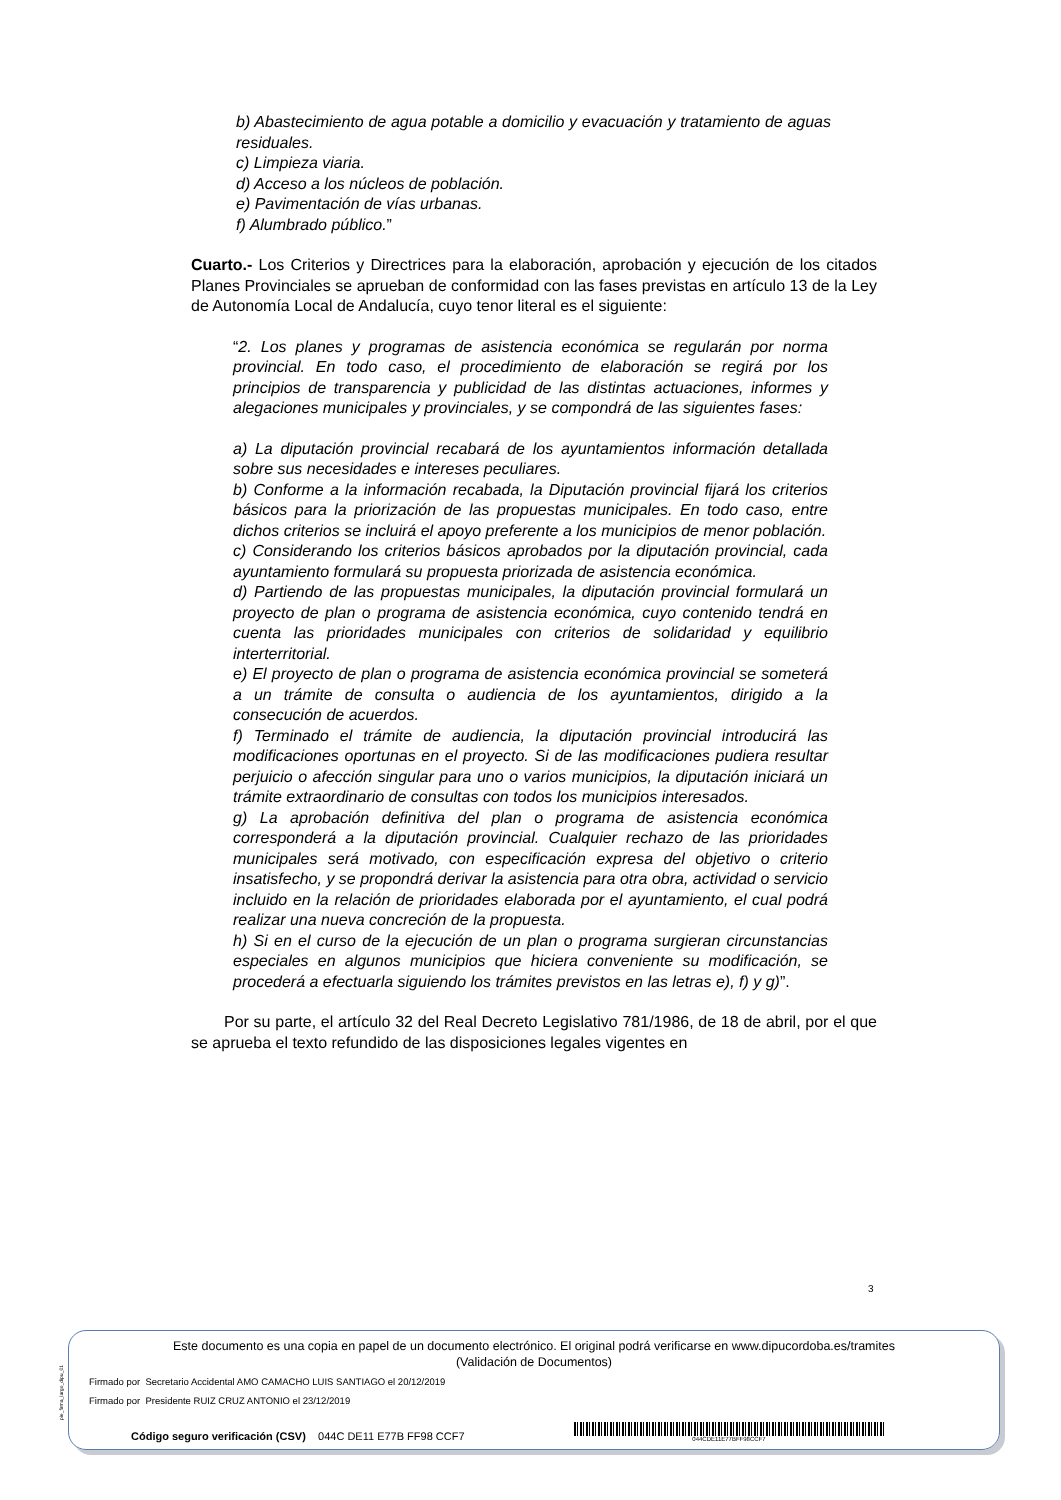b) Abastecimiento de agua potable a domicilio y evacuación y tratamiento de aguas residuales.
c) Limpieza viaria.
d) Acceso a los núcleos de población.
e) Pavimentación de vías urbanas.
f) Alumbrado público.”
Cuarto.- Los Criterios y Directrices para la elaboración, aprobación y ejecución de los citados Planes Provinciales se aprueban de conformidad con las fases previstas en artículo 13 de la Ley de Autonomía Local de Andalucía, cuyo tenor literal es el siguiente:
“2. Los planes y programas de asistencia económica se regularán por norma provincial. En todo caso, el procedimiento de elaboración se regirá por los principios de transparencia y publicidad de las distintas actuaciones, informes y alegaciones municipales y provinciales, y se compondrá de las siguientes fases:
a) La diputación provincial recabará de los ayuntamientos información detallada sobre sus necesidades e intereses peculiares.
b) Conforme a la información recabada, la Diputación provincial fijará los criterios básicos para la priorización de las propuestas municipales. En todo caso, entre dichos criterios se incluirá el apoyo preferente a los municipios de menor población.
c) Considerando los criterios básicos aprobados por la diputación provincial, cada ayuntamiento formulará su propuesta priorizada de asistencia económica.
d) Partiendo de las propuestas municipales, la diputación provincial formulará un proyecto de plan o programa de asistencia económica, cuyo contenido tendrá en cuenta las prioridades municipales con criterios de solidaridad y equilibrio interterritorial.
e) El proyecto de plan o programa de asistencia económica provincial se someterá a un trámite de consulta o audiencia de los ayuntamientos, dirigido a la consecución de acuerdos.
f) Terminado el trámite de audiencia, la diputación provincial introducirá las modificaciones oportunas en el proyecto. Si de las modificaciones pudiera resultar perjuicio o afección singular para uno o varios municipios, la diputación iniciará un trámite extraordinario de consultas con todos los municipios interesados.
g) La aprobación definitiva del plan o programa de asistencia económica corresponderá a la diputación provincial. Cualquier rechazo de las prioridades municipales será motivado, con especificación expresa del objetivo o criterio insatisfecho, y se propondrá derivar la asistencia para otra obra, actividad o servicio incluido en la relación de prioridades elaborada por el ayuntamiento, el cual podrá realizar una nueva concreción de la propuesta.
h) Si en el curso de la ejecución de un plan o programa surgieran circunstancias especiales en algunos municipios que hiciera conveniente su modificación, se procederá a efectuarla siguiendo los trámites previstos en las letras e), f) y g)”.
Por su parte, el artículo 32 del Real Decreto Legislativo 781/1986, de 18 de abril, por el que se aprueba el texto refundido de las disposiciones legales vigentes en
3
pie_firma_largo_dipu_01
Este documento es una copia en papel de un documento electrónico. El original podrá verificarse en www.dipucordoba.es/tramites
(Validación de Documentos)
Firmado por Secretario Accidental AMO CAMACHO LUIS SANTIAGO el 20/12/2019
Firmado por Presidente RUIZ CRUZ ANTONIO el 23/12/2019
Código seguro verificación (CSV) 044C DE11 E77B FF98 CCF7
044CDE11E77BFF98CCF7